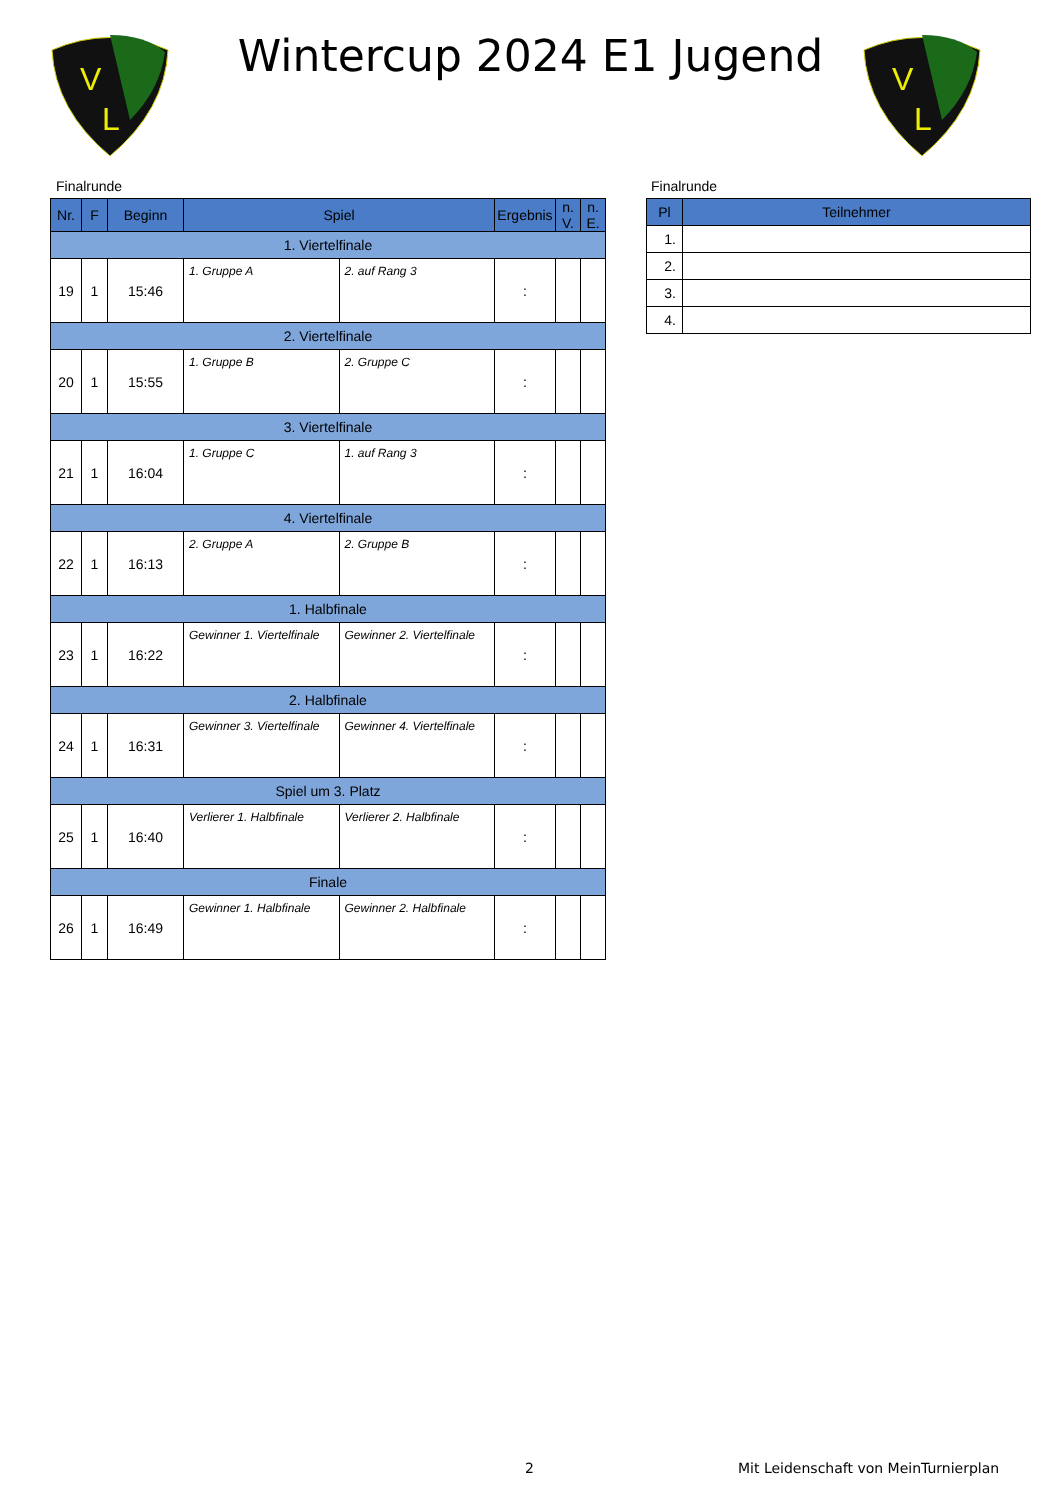V
L
V
L
Wintercup 2024 E1 Jugend
Finalrunde Finalrunde
| Nr. | F | Beginn | Spiel | | Ergebnis | n. V. | n. E. |
| --- | --- | --- | --- | --- | --- | --- | --- |
| 1. Viertelfinale | | | | | | | |
| 19 | 1 | 15:46 | 1. Gruppe A | 2. auf Rang 3 | : | | |
| 2. Viertelfinale | | | | | | | |
| 20 | 1 | 15:55 | 1. Gruppe B | 2. Gruppe C | : | | |
| 3. Viertelfinale | | | | | | | |
| 21 | 1 | 16:04 | 1. Gruppe C | 1. auf Rang 3 | : | | |
| 4. Viertelfinale | | | | | | | |
| 22 | 1 | 16:13 | 2. Gruppe A | 2. Gruppe B | : | | |
| 1. Halbfinale | | | | | | | |
| 23 | 1 | 16:22 | Gewinner 1. Viertelfinale | Gewinner 2. Viertelfinale | : | | |
| 2. Halbfinale | | | | | | | |
| 24 | 1 | 16:31 | Gewinner 3. Viertelfinale | Gewinner 4. Viertelfinale | : | | |
| Spiel um 3. Platz | | | | | | | |
| 25 | 1 | 16:40 | Verlierer 1. Halbfinale | Verlierer 2. Halbfinale | : | | |
| Finale | | | | | | | |
| 26 | 1 | 16:49 | Gewinner 1. Halbfinale | Gewinner 2. Halbfinale | : | | |
| Pl | Teilnehmer |
| --- | --- |
| 1. | |
| 2. | |
| 3. | |
| 4. | |
2
Mit Leidenschaft von MeinTurnierplan